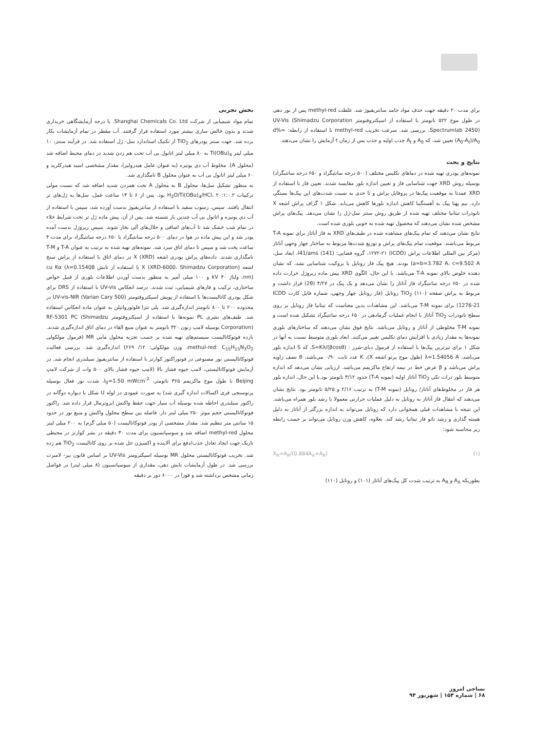بخش تجربی
تمام مواد شیمیایی از شرکت Shanghai Chemicals Co. Ltd. با درجه آزمایشگاهی خریداری شدند و بدون خالص سازی بیشتر مورد استفاده قرار گرفتند. آب مقطر در تمام آزمایشات بکار برده شد. جهت سنتز پودرهای TiO<sub>2</sub> از تکنیک استاندارد سل- ژل استفاده شد. در فرآیند سنتز، ۱۰ میلی لیتر Ti(OBu)<sub>4</sub> به ۸۰ میلی لیتر اتانول بی آب تحت هم زدن شدید در دمای محیط اضافه شد (محلول A). مخلوط آب دی یونیزه (به عنوان عامل هیدرولیز)، مقدار مشخصی اسید هیدرکلرید و ۶۰ میلی لیتر اتانول بی آب به عنوان محلول B نامگذاری شد.
به منظور تشکیل سل‌ها، محلول B به محلول A تحت همزدن شدید اضافه شد که نسبت مولی ترکیبات H<sub>2</sub>O/Ti(OBu)<sub>4</sub>/HCl، ۲۰:۱:۰.۲ بود. پس از ۶ تا ۱۳ ساعت عمل، سل‌ها به ژل‌های تر انتقال یافتند. سپس، رسوب سفید با استفاده از سانتریفیوژ بدست آورده شد، سپس با استفاده از آب دی یونیزه و اتانول بی آب چندین بار شسته شد. پس از آن، پیش ماده ژل تر تحت شرایط خلاء در تمام شب خشک شد تا آب‌های اضافی و حلال‌های آلی بخار شوند. سپس زیروژل بدست آمده پودر شد و این پیش ماده در هوا در دمای ۵۰۰ درجه سانتیگراد یا ۶۵۰ درجه سانتیگراد برای مدت ۴ ساعت پخت شد و سپس تا دمای اتاق سرد شد. نمونه‌های تهیه شده به ترتیب به عنوان T-A و T-M نامگذاری شدند. داده‌های پراش پودری اشعه X (XRD) در دمای اتاق با استفاده از پراش سنج اشعه X (XRD-6000، Shimadzu Corporation) با استفاده از تابش cu Kα (λ=0.15408 nm)، ولتاژ ۴۰ kV و ۱۰۰ میلی آمپر به منظور بدست آوردن اطلاعات بلوری از قبیل خواص ساختاری، ترکیب و فازهای شیمیایی، ثبت شدند. درصد انعکاس UV-vis با استفاده از DRS برای شکل پودری کاتالیست‌ها با استفاده از پویش اسپکتروفتومتر UV-vis-NIR (Varian Cary 500) در محدوده ۲۰۰ تا ۸۰۰ نانومتر اندازه‌گیری شد. پلی تترا فلوئورواتیلن به عنوان ماده انعکاس استفاده شد. طیف‌های نشری PL نمونه‌ها با استفاده از اسپکتروفتومتر RF-5301 PC (Shimadzu Corporation) بوسیله لامپ زنون ۳۲۰ نانومتر به عنوان منبع القاء در دمای اتاق اندازه‌گیری شدند. بازده فوتوکاتالیست سیستم‌های تهیه شده بر حسب تجزیه محلول مایی MR (فرمول مولکولی methul-red: C<sub>15</sub>H<sub>15</sub>N<sub>3</sub>O<sub>2</sub>، وزن مولکولی: ۱۲/ ۲۶۹) اندازه‌گیری شد. بررسی فعالیت فوتوکاتالیستی نور مصنوعی در فوتوراکتور کوارتز با استفاده از سانتریفیوژ سیلندری انجام شد. در آزمایش فوتوکاتالیستی، لامپ جیوه فشار بالا (لامپ جیوه فشار بالای ۵۰۰ وات از شرکت لامپ Beijing با طول موج ماکزیمم ۳۶۵ نانومتر، I<sub>0</sub>=1.50 mWcm<sup>-2</sup>، شدت نور فعال بوسیله پرتوسنجی فری اکسالات اندازه گیری شد) به صورت عمودی در لوله U شکل با دیواره دوگانه در راکتور سیلندری احاطه شده بوسیله آب سیار جهت حفظ واکنش ایزوترمال قرار داده شد. راکتور فوتوکاتالیستی حجم موثر ۲۵۰ میلی لیتر دار. فاصله بین سطح محلول واکنش و منبع نور در حدود ۱۵ سانتی متر تنظیم شد. مقدار مشخصی از پودر فوتوکاتالیست (۵۰ میلی گرم) به ۲۰۰ میلی لیتر محلول methyl-red اضافه شد و سوسپانسیون برای مدت ۳۰ دقیقه در بشر کوارتز در محیطی تاریک جهت ایجاد تعادل جذب/دفع برای آلاینده و اکسیژن حل شده بر روی کاتالیست TiO<sub>2</sub> هم زده شد. تخریب فوتوکاتالیستی محلول MR بوسیله اسپکترومتر UV-Vis بر اساس قانون بیر- لامبرت بررسی شد. در طول آزمایشات تابش دهی، مقداری از سوسپانسیون (۸ میلی لیتر) در فواصل زمانی مشخص برداشته شد و فورا در ۶۰۰۰ دور بر دقیقه
برای مدت ۲۰ دقیقه جهت حذف مواد جامد سانتریفیوژ شد. غلظت methyl-red پس از نور دهی در طول موج ۵۲۲ نانومتر با استفاده از اسپکتروفتومتر UV-Vis (Shimadzu Corporation ،Spectrumlab 2450) بررسی شد. سرعت تخریب methyl-red با استفاده از رابطه: d%=(A<sub>0</sub>-A<sub>t</sub>)/A<sub>0</sub> تعیین شد، که A<sub>0</sub> و A<sub>t</sub> جذب اولیه و جذب پس از زمان t آزمایش را نشان می‌دهند.
نتایج و بحث
نمونه‌های پودری تهیه شده در دماهای تکلیس مختلف (۵۰۰ درجه سانتیگراد و ۶۵۰ درجه سانتیگراد) بوسیله روش XRD جهت شناسایی فاز و تعیین اندازه بلور مقایسه شدند. تعیین فاز با استفاده از XRD عمدتا به موقعیت پیک‌ها در پروفایل پراش و تا حدی به نسبت شدت‌های این پیک‌ها بستگی دارد. نیم پهنا پیک به آهستگیبا کاهش اندازه بلورها کاهش می‌یابد. شکل ۱ گراف پراش اشعه X نانوذرات تیتانیا مختلف تهیه شده از طریق روش سنتز سل-ژل را نشان می‌دهد. پیک‌های پراش مشخص شده نشان می‌دهند که محصول تهیه شده به خوبی بلوری شده است.
نتایج نشان می‌دهند که تمام پیک‌های مشاهده شده در طیف‌های XRD به فاز آناتاز برای نمونه T-A مربوط می‌باشند. موقعیت تمام پیک‌های پراش و توزیع شدت‌ها مربوط به ساختار چهار وجهی آناتاز (مرکز بین المللی اطلاعات پراش (ICDD) ۱۲۷۲-۲۱، گروه فضایی: I41/ams (141)، ابعاد سل، a=b=3.782 A، c=9.502 A) بودند. هیچ پیک فاز روتایل یا بروکیت شناسایی نشد، که نشان دهنده خلوص بالای نمونه T-A می‌باشد. با این حال، الگوی XRD پیش ماده زیروژل حرارت داده شده در ۶۵۰ درجه سانتیگراد فاز آناتاز را نشان می‌دهد و یک پیک در ۴/۲۷ (2θ) قرار داشت و مربوط به پراش صفحه (۱۱۰) TiO<sub>2</sub> روتایل (فاز روتایل چهار وجهی، شماره فایل کارت ICDD 1276-21) برای نمونه T-M می‌باشد. این مشاهدات بدین معناست که تیتانیا فاز روتایل بر روی سطح نانوذرات TiO<sub>2</sub> آناتاز با انجام عملیات گرمادهی در ۶۵۰ درجه سانتیگراد تشکیل شده است و نمونه T-M مخلوطی از آناتاز و روتایل می‌باشد. نتایج فوق نشان می‌دهند که ساختارهای بلوری نمونه‌ها به مقدار زیادی با افزایش دمای تکلیس تغییر می‌کنند. ابعاد بلوری متوسط نسبت به آنها در شکل ۱ برای تیزترین پیک‌ها با استفاده از فرمول دبای-شرر : S=Kλ/(βcosθ)، که S اندازه بلور می‌باشد، λ=1.54056 A (طول موج پرتو اشعه X)، K عدد ثابت ۰/۹۰ می‌باشد، θ نصف زاویه پراش می‌باشد و β عرض خط در نیمه ارتفاع ماکزیمم می‌باشد. ارزیابی نشان می‌دهد که اندازه متوسط بلور ذرات تکی TiO<sub>2</sub> آناتاز اولیه (نمونه T-A) حدود ۳/۱۲ نانومتر بود.با این حال، اندازه بلور هر فاز در مخلوط‌های آناتاز/ روتایل (نمونه T-M) به ترتیب ۲/۱۶ و ۵/۲۵ نانومتر بود. نتایج نشان می‌دهند که انتقال فاز آناتاز به روتایل به دلیل عملیات حرارتی معمولا با رشد بلور همراه می‌باشد. این نتیجه با مشاهدات قبلی همخوانی دارد که روتایل می‌تواند به اندازه بزرگتر از آناتاز به دلیل هسته گذاری و رشد نانو فاز تیتانیا رشد کند. بعلاوه، کاهش وزن روتایل می‌تواند بر حسب رابطه زیر محاسبه شود:
(۱) X<sub>R</sub>=A<sub>R</sub>/(0.884A<sub>A</sub>+A<sub>R</sub>)
بطوریکه A<sub>A</sub> و A<sub>R</sub> به ترتیب شدت کل پیک‌های آناتاز (۱۰۱) و روتایل (۱۱۰)
نساجی امروز
۶۸ | شماره ۱۵۴ | شهریور ۹۴